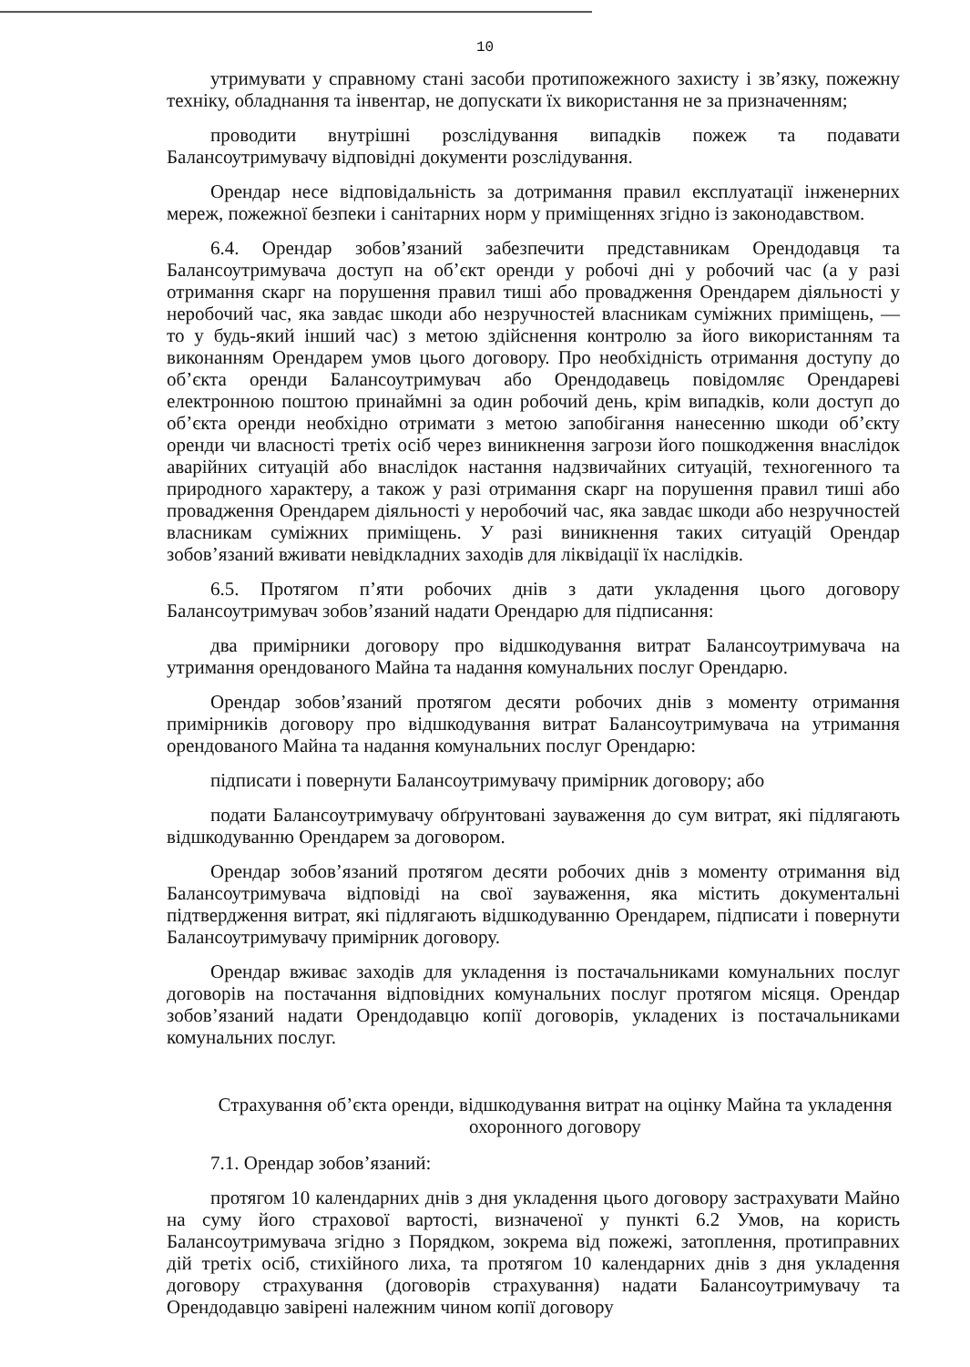10
утримувати у справному стані засоби протипожежного захисту і зв’язку, пожежну техніку, обладнання та інвентар, не допускати їх використання не за призначенням;
проводити внутрішні розслідування випадків пожеж та подавати Балансоутримувачу відповідні документи розслідування.
Орендар несе відповідальність за дотримання правил експлуатації інженерних мереж, пожежної безпеки і санітарних норм у приміщеннях згідно із законодавством.
6.4. Орендар зобов’язаний забезпечити представникам Орендодавця та Балансоутримувача доступ на об’єкт оренди у робочі дні у робочий час (а у разі отримання скарг на порушення правил тиші або провадження Орендарем діяльності у неробочий час, яка завдає шкоди або незручностей власникам суміжних приміщень, — то у будь-який інший час) з метою здійснення контролю за його використанням та виконанням Орендарем умов цього договору. Про необхідність отримання доступу до об’єкта оренди Балансоутримувач або Орендодавець повідомляє Орендареві електронною поштою принаймні за один робочий день, крім випадків, коли доступ до об’єкта оренди необхідно отримати з метою запобігання нанесенню шкоди об’єкту оренди чи власності третіх осіб через виникнення загрози його пошкодження внаслідок аварійних ситуацій або внаслідок настання надзвичайних ситуацій, техногенного та природного характеру, а також у разі отримання скарг на порушення правил тиші або провадження Орендарем діяльності у неробочий час, яка завдає шкоди або незручностей власникам суміжних приміщень. У разі виникнення таких ситуацій Орендар зобов’язаний вживати невідкладних заходів для ліквідації їх наслідків.
6.5. Протягом п’яти робочих днів з дати укладення цього договору Балансоутримувач зобов’язаний надати Орендарю для підписання:
два примірники договору про відшкодування витрат Балансоутримувача на утримання орендованого Майна та надання комунальних послуг Орендарю.
Орендар зобов’язаний протягом десяти робочих днів з моменту отримання примірників договору про відшкодування витрат Балансоутримувача на утримання орендованого Майна та надання комунальних послуг Орендарю:
підписати і повернути Балансоутримувачу примірник договору; або
подати Балансоутримувачу обґрунтовані зауваження до сум витрат, які підлягають відшкодуванню Орендарем за договором.
Орендар зобов’язаний протягом десяти робочих днів з моменту отримання від Балансоутримувача відповіді на свої зауваження, яка містить документальні підтвердження витрат, які підлягають відшкодуванню Орендарем, підписати і повернути Балансоутримувачу примірник договору.
Орендар вживає заходів для укладення із постачальниками комунальних послуг договорів на постачання відповідних комунальних послуг протягом місяця. Орендар зобов’язаний надати Орендодавцю копії договорів, укладених із постачальниками комунальних послуг.
Страхування об’єкта оренди, відшкодування витрат на оцінку Майна та укладення охоронного договору
7.1. Орендар зобов’язаний:
протягом 10 календарних днів з дня укладення цього договору застрахувати Майно на суму його страхової вартості, визначеної у пункті 6.2 Умов, на користь Балансоутримувача згідно з Порядком, зокрема від пожежі, затоплення, протиправних дій третіх осіб, стихійного лиха, та протягом 10 календарних днів з дня укладення договору страхування (договорів страхування) надати Балансоутримувачу та Орендодавцю завірені належним чином копії договору